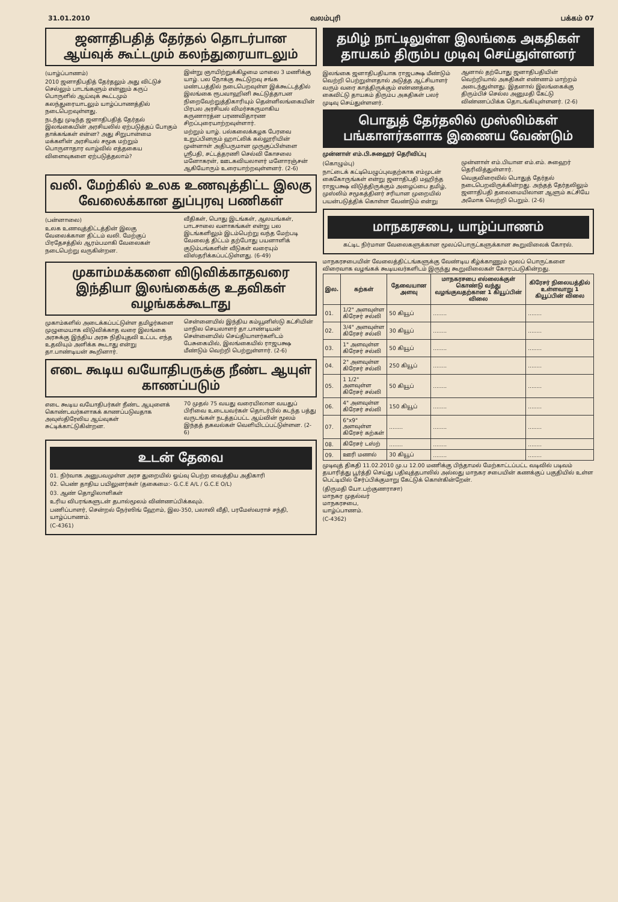31.01.2010 வலம்புரி பக்கம் 07
ஜனாதிபதித் தேர்தல் தொடர்பான ஆய்வுக் கூட்டமும் கலந்துரையாடலும்
(யாழ்ப்பாணம்)
2010 ஜனாதிபதித் தேர்தலும் அது விட்டுச் செல்லும் பாடங்களும் என்னும் கருப் பொருளில் ஆய்வுக் கூட்டமும் கலந்துரையாடலும் யாழ்ப்பாணத்தில் நடைபெறவுள்ளது.
நடந்து முடிந்த ஜனாதிபதித் தேர்தல் இலங்கையின் அரசியலில் ஏற்படுத்தப் போகும் தாக்கங்கள் என்ன? அது சிறுபான்மை மக்களின் அரசியல் சமூக மற்றும் பொருளாதார வாழ்வில் எத்தகைய விளைவுகளை ஏற்படுத்தலாம்?
இன்று ஞாயிற்றுக்கிழமை மாலை 3 மணிக்கு யாழ். பல நோக்கு கூட்டுறவு சங்க மண்டபத்தில் நடைபெறவுள்ள இக்கூட்டத்தில் இலங்கை ரூபவாஹினி கூட்டுத்தாபன நிறைவேற்றுத்திகாரியும் தென்னிலங்கையின் பிரபல அரசியல் விமர்சகருமாகிய கருணாரத்ன பரணவிதாரண சிறப்புரையாற்றவுள்ளார்.
மற்றும் யாழ். பல்கலைக்கழக பேரவை உறுப்பினரும் ஹாட்லிக் கல்லூரியின் முன்னாள் அதிபருமான முருகுப்பிள்ளை ஸ்ரீபதி, சட்டத்தரணி செல்வி கோசலை மனோகரன், ஊடகவியலாளர் மனோரஞ்சன் ஆகியோரும் உரையாற்றவுள்ளனர். (2-6)
வலி. மேற்கில் உலக உணவுத்திட்ட இலகு வேலைக்கான துப்புரவு பணிகள்
(பன்னாலை)
உலக உணவுத்திட்டத்தின் இலகு வேலைக்கான திட்டம் வலி. மேற்குப் பிரதேசத்தில் ஆரம்பமாகி வேலைகள் நடைபெற்று வருகின்றன.
வீதிகள், பொது இடங்கள், ஆலயங்கள், பாடசாலை வளாகங்கள் என்று பல இடங்களிலும் இடம்பெற்று வந்த மேற்படி வேலைத் திட்டம் தற்போது பயனாளிக் குடும்பங்களின் வீடுகள் வரையும் விஸ்தரிக்கப்பட்டுள்ளது. (6-49)
முகாம்மக்களை விடுவிக்காதவரை இந்தியா இலங்கைக்கு உதவிகள் வழங்கக்கூடாது
முகாம்களில் அடைக்கப்பட்டுள்ள தமிழர்களை முழுமையாக விடுவிக்காத வரை இலங்கை அரசுக்கு இந்திய அரசு நிதியுதவி உட்பட எந்த உதவியும் அளிக்க கூடாது என்று தா.பாண்டியன் கூறினார்.
சென்னையில் இந்திய கம்யூனிஸ்டு கட்சியின் மாநில செயலாளர் தா.பாண்டியன் சென்னையில் செய்தியாளர்களிடம் பேசுகையில், இலங்கையில் ராஜபக்ஷ மீண்டும் வெற்றி பெற்றுள்ளார். (2-6)
எடை கூடிய வயோதிபருக்கு நீண்ட ஆயுள் காணப்படும்
எடை கூடிய வயோதிபர்கள் நீண்ட ஆயுளைக் கொண்டவர்களாகக் காணப்படுவதாக அவுஸ்திரேலிய ஆய்வுகள் சுட்டிக்காட்டுகின்றன.
70 முதல் 75 வயது வரையிலான வயதுப் பிரிவை உடையவர்கள் தொடர்பில் கடந்த பத்து வருடங்கள் நடத்தப்பட்ட ஆய்வின் மூலம் இந்தத் தகவல்கள் வெளியிடப்பட்டுள்ளன. (2-6)
உடன் தேவை
01. நிர்வாக அனுபவமுள்ள அரச துறையில் ஓய்வு பெற்ற வைத்திய அதிகாரி
02. பெண் தாதிய பயிலுனர்கள் (தகைமை:- G.C.E A/L / G.C.E O/L)
03. ஆண் தொழிலாளிகள்
உரிய விபரங்களுடன் தபால்மூலம் விண்ணப்பிக்கவும்.
பணிப்பாளர், சென்றல் நேர்ஸிங் ஹோம், இல-350, பலாலி வீதி, பரமேஸ்வராச் சந்தி, யாழ்ப்பாணம்.
(C-4361)
தமிழ் நாட்டிலுள்ள இலங்கை அகதிகள் தாயகம் திரும்ப முடிவு செய்துள்ளனர்
இலங்கை ஜனாதிபதியாக ராஜபக்ஷ மீண்டும் வெற்றி பெற்றுள்ளதால் அடுத்த ஆட்சியாளர் வரும் வரை காத்திருக்கும் எண்ணத்தை கைவிட்டு தாயகம் திரும்ப அகதிகள் பலர் முடிவு செய்துள்ளனர்.
ஆனால் தற்போது ஜனாதிபதியின் வெற்றியால் அகதிகள் எண்ணம் மாற்றம் அடைந்துள்ளது. இதனால் இலங்கைக்கு திரும்பிச் செல்ல அனுமதி கேட்டு விண்ணப்பிக்க தொடங்கியுள்ளனர். (2-6)
பொதுத் தேர்தலில் முஸ்லிம்கள் பங்காளர்களாக இணைய வேண்டும்
முன்னாள் எம்.பி.சுஹைர் தெரிவிப்பு
(கொழும்பு)
நாட்டைக் கட்டியெழுப்புவதற்காக எம்முடன் கைகோருங்கள் என்று ஜனாதிபதி மஹிந்த ராஜபக்ஷ விடுத்திருக்கும் அழைப்பை தமிழ், முஸ்லிம் சமூகத்தினர் சரியான முறையில் பயன்படுத்திக் கொள்ள வேண்டும் என்று முன்னாள் எம்.பியான எம்.எம். சுஹைர் தெரிவித்துள்ளார்.
வெகுவிரைவில் பொதுத் தேர்தல் நடைபெறவிருக்கின்றது. அந்தத் தேர்தலிலும் ஜனாதிபதி தலைமையிலான ஆளும் கட்சியே அமோக வெற்றி பெறும். (2-6)
மாநகரசபை, யாழ்ப்பாணம்
கட்டிட நிர்மான வேலைகளுக்கான மூலப்பொருட்களுக்கான கூறுவிலைக் கோரல்.
மாநகரசபையின் வேலைத்திட்டங்களுக்கு வேண்டிய கீழ்க்காணும் மூலப் பொருட்களை விரைவாக வழங்கக் கூடியவர்களிடம் இருந்து கூறுவிலைகள் கோரப்படுகின்றது.
| இல. | கற்கள் | தேவையான அளவு | மாநகரசபை எல்லைக்குள் கொண்டு வந்து வழங்குவதற்கான 1 கியூப்பின் விலை | கிரேசர் நிலையத்தில் உள்ளவாறு 1 கியூப்பின் விலை |
| --- | --- | --- | --- | --- |
| 01. | 1/2" அளவுள்ள கிரேசர் சல்லி | 50 கியூப் | ........ | ........ |
| 02. | 3/4" அளவுள்ள கிரேசர் சல்லி | 30 கியூப் | ........ | ........ |
| 03. | 1" அளவுள்ள கிரேசர் சல்லி | 50 கியூப் | ........ | ........ |
| 04. | 2" அளவுள்ள கிரேசர் சல்லி | 250 கியூப் | ........ | ........ |
| 05. | 1 1/2" அளவுள்ள கிரேசர் சல்லி | 50 கியூப் | ........ | ........ |
| 06. | 4" அளவுள்ள கிரேசர் சல்லி | 150 கியூப் | ........ | ........ |
| 07. | 6"x9" அளவுள்ள கிரேசர் கற்கள் | ........ | ........ | ........ |
| 08. | கிரேசர் டஸ்ற் | ........ | ........ | ........ |
| 09. | ஊரி மணல் | 30 கியூப் | ........ | ........ |
முடிவுத் திகதி 11.02.2010 மு.ப 12.00 மணிக்கு பிந்தாமல் மேற்காட்டப்பட்ட வடிவில் படிவம் தயாரித்து பூர்த்தி செய்து பதிவுத்தபாலில் அல்லது மாநகர சபையின் கணக்குப் பகுதியில் உள்ள பெட்டியில் சேர்ப்பிக்குமாறு கேட்டுக் கொள்கின்றேன்.
(திருமதி யோ.பற்குணராசா)
மாநகர முதல்வர்
மாநகரசபை,
யாழ்ப்பாணம்.
(C-4362)